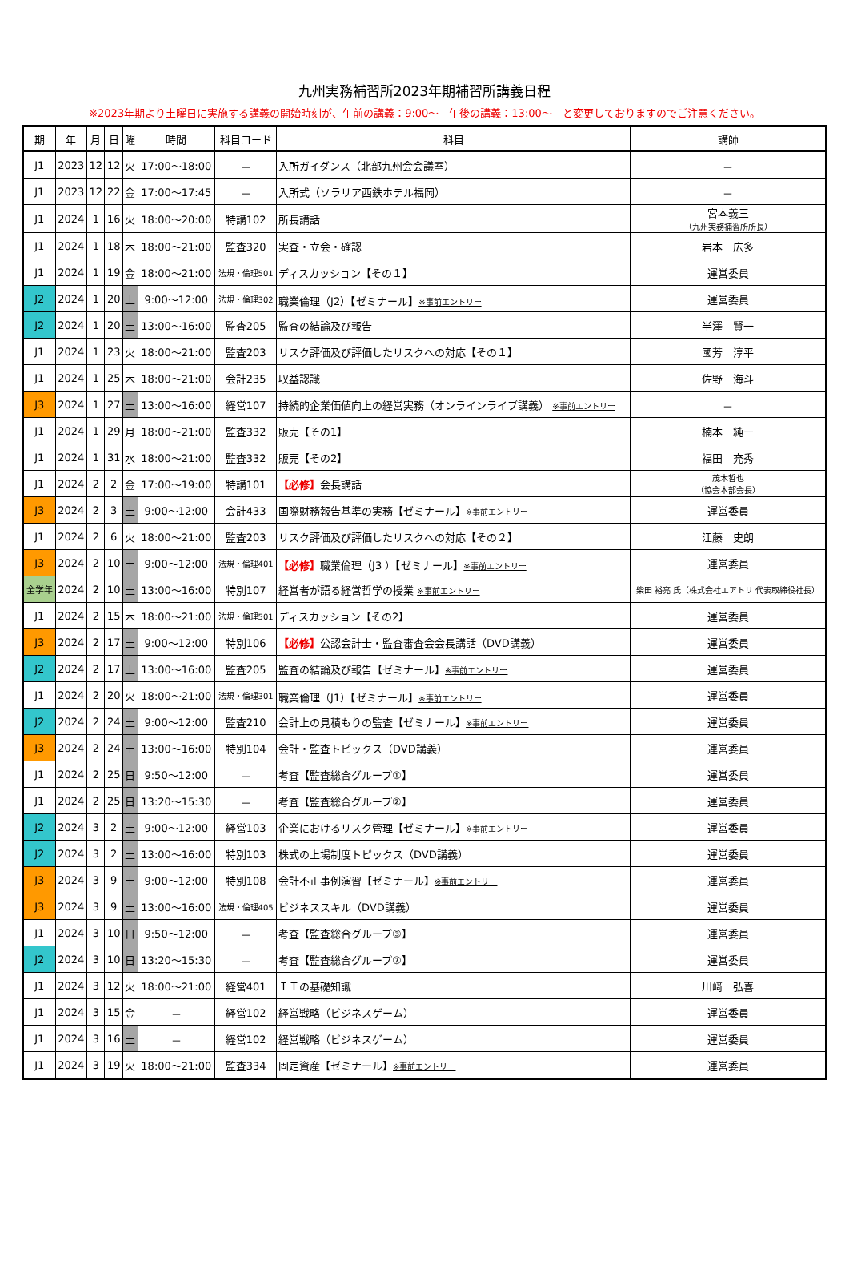九州実務補習所2023年期補習所講義日程
※2023年期より土曜日に実施する講義の開始時刻が、午前の講義：9:00～　午後の講義：13:00～　と変更しておりますのでご注意ください。
| 期 | 年 | 月 | 日 | 曜 | 時間 | 科目コード | 科目 | 講師 |
| --- | --- | --- | --- | --- | --- | --- | --- | --- |
| J1 | 2023 | 12 | 12 | 火 | 17:00～18:00 | － | 入所ガイダンス（北部九州会会議室） | － |
| J1 | 2023 | 12 | 22 | 金 | 17:00～17:45 | － | 入所式（ソラリア西鉄ホテル福岡） | － |
| J1 | 2024 | 1 | 16 | 火 | 18:00～20:00 | 特講102 | 所長講話 | 宮本義三 （九州実務補習所所長） |
| J1 | 2024 | 1 | 18 | 木 | 18:00～21:00 | 監査320 | 実査・立会・確認 | 岩本 広多 |
| J1 | 2024 | 1 | 19 | 金 | 18:00～21:00 | 法規・倫理501 | ディスカッション【その１】 | 運営委員 |
| J2 | 2024 | 1 | 20 | 土 | 9:00～12:00 | 法規・倫理302 | 職業倫理（J2）【ゼミナール】 ※事前エントリー | 運営委員 |
| J2 | 2024 | 1 | 20 | 土 | 13:00～16:00 | 監査205 | 監査の結論及び報告 | 半澤 賢一 |
| J1 | 2024 | 1 | 23 | 火 | 18:00～21:00 | 監査203 | リスク評価及び評価したリスクへの対応【その１】 | 國芳 淳平 |
| J1 | 2024 | 1 | 25 | 木 | 18:00～21:00 | 会計235 | 収益認識 | 佐野 海斗 |
| J3 | 2024 | 1 | 27 | 土 | 13:00～16:00 | 経営107 | 持続的企業価値向上の経営実務（オンラインライブ講義） ※事前エントリー | － |
| J1 | 2024 | 1 | 29 | 月 | 18:00～21:00 | 監査332 | 販売【その1】 | 楠本 純一 |
| J1 | 2024 | 1 | 31 | 水 | 18:00～21:00 | 監査332 | 販売【その2】 | 福田 充秀 |
| J1 | 2024 | 2 | 2 | 金 | 17:00～19:00 | 特講101 | 【必修】 会長講話 | 茂木哲也 （協会本部会長） |
| J3 | 2024 | 2 | 3 | 土 | 9:00～12:00 | 会計433 | 国際財務報告基準の実務【ゼミナール】 ※事前エントリー | 運営委員 |
| J1 | 2024 | 2 | 6 | 火 | 18:00～21:00 | 監査203 | リスク評価及び評価したリスクへの対応【その２】 | 江藤 史朗 |
| J3 | 2024 | 2 | 10 | 土 | 9:00～12:00 | 法規・倫理401 | 【必修】 職業倫理（J3 ）【ゼミナール】 ※事前エントリー | 運営委員 |
| 全学年 | 2024 | 2 | 10 | 土 | 13:00～16:00 | 特別107 | 経営者が語る経営哲学の授業 ※事前エントリー | 柴田 裕亮 氏（株式会社エアトリ 代表取締役社長） |
| J1 | 2024 | 2 | 15 | 木 | 18:00～21:00 | 法規・倫理501 | ディスカッション【その2】 | 運営委員 |
| J3 | 2024 | 2 | 17 | 土 | 9:00～12:00 | 特別106 | 【必修】 公認会計士・監査審査会会長講話（DVD講義） | 運営委員 |
| J2 | 2024 | 2 | 17 | 土 | 13:00～16:00 | 監査205 | 監査の結論及び報告【ゼミナール】 ※事前エントリー | 運営委員 |
| J1 | 2024 | 2 | 20 | 火 | 18:00～21:00 | 法規・倫理301 | 職業倫理（J1）【ゼミナール】 ※事前エントリー | 運営委員 |
| J2 | 2024 | 2 | 24 | 土 | 9:00～12:00 | 監査210 | 会計上の見積もりの監査【ゼミナール】 ※事前エントリー | 運営委員 |
| J3 | 2024 | 2 | 24 | 土 | 13:00～16:00 | 特別104 | 会計・監査トピックス（DVD講義） | 運営委員 |
| J1 | 2024 | 2 | 25 | 日 | 9:50～12:00 | － | 考査【監査総合グループ①】 | 運営委員 |
| J1 | 2024 | 2 | 25 | 日 | 13:20～15:30 | － | 考査【監査総合グループ②】 | 運営委員 |
| J2 | 2024 | 3 | 2 | 土 | 9:00～12:00 | 経営103 | 企業におけるリスク管理【ゼミナール】 ※事前エントリー | 運営委員 |
| J2 | 2024 | 3 | 2 | 土 | 13:00～16:00 | 特別103 | 株式の上場制度トピックス（DVD講義） | 運営委員 |
| J3 | 2024 | 3 | 9 | 土 | 9:00～12:00 | 特別108 | 会計不正事例演習【ゼミナール】 ※事前エントリー | 運営委員 |
| J3 | 2024 | 3 | 9 | 土 | 13:00～16:00 | 法規・倫理405 | ビジネススキル（DVD講義） | 運営委員 |
| J1 | 2024 | 3 | 10 | 日 | 9:50～12:00 | － | 考査【監査総合グループ③】 | 運営委員 |
| J2 | 2024 | 3 | 10 | 日 | 13:20～15:30 | － | 考査【監査総合グループ⑦】 | 運営委員 |
| J1 | 2024 | 3 | 12 | 火 | 18:00～21:00 | 経営401 | ＩＴの基礎知識 | 川﨑 弘喜 |
| J1 | 2024 | 3 | 15 | 金 | － | 経営102 | 経営戦略（ビジネスゲーム） | 運営委員 |
| J1 | 2024 | 3 | 16 | 土 | － | 経営102 | 経営戦略（ビジネスゲーム） | 運営委員 |
| J1 | 2024 | 3 | 19 | 火 | 18:00～21:00 | 監査334 | 固定資産【ゼミナール】 ※事前エントリー | 運営委員 |